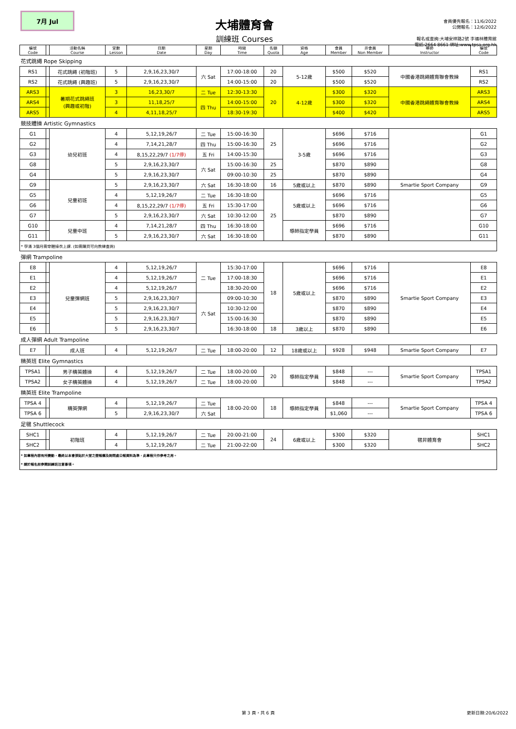7月 Jul
大埔體育會
訓練班 Courses
會員優先報名：11/6/2022
公開報名：12/6/2022
報名或查詢:大埔安祥路2號 李福林體育館
電話:2664 8661 網址:www.tpsa.org.hk
| 編號 Code | | 活動名稱 Course | 堂數 Lesson | 日期 Date | 星期 Day | 時間 Time | 名額 Quota | 資格 Age | 會員 Member | 非會員 Non Member | 導師 Instructor | 編號 Code |
| --- | --- | --- | --- | --- | --- | --- | --- | --- | --- | --- | --- | --- |
| 花式跳繩 Rope Skipping | | | | | | | | | | | | |
| RS1 | | 花式跳繩 (初階班) | 5 | 2,9,16,23,30/7 | 六 Sat | 17:00-18:00 | 20 | 5-12歲 | $500 | $520 | 中國香港跳繩體育聯會教練 | RS1 |
| RS2 | | 花式跳繩 (興趣班) | 5 | 2,9,16,23,30/7 | | 14:00-15:00 | 20 | | $500 | $520 | | RS2 |
| ARS3 | | 暑期花式跳繩班 (興趣或初階) | 3 | 16,23,30/7 | 二 Tue | 12:30-13:30 | 20 | 4-12歲 | $300 | $320 | 中國香港跳繩體育聯會教練 | ARS3 |
| ARS4 | | | 3 | 11,18,25/7 | 四 Thu | 14:00-15:00 | | | $300 | $320 | | ARS4 |
| ARS5 | | | 4 | 4,11,18,25/7 | | 18:30-19:30 | | | $400 | $420 | | ARS5 |
| 競技體操 Artistic Gymnastics | | | | | | | | | | | | |
| G1 | | 幼兒初班 | 4 | 5,12,19,26/7 | 二 Tue | 15:00-16:30 | 25 | 3-5歲 | $696 | $716 | | G1 |
| G2 | | | 4 | 7,14,21,28/7 | 四 Thu | 15:00-16:30 | | | $696 | $716 | | G2 |
| G3 | | | 4 | 8,15,22,29/7 (1/7停) | 五 Fri | 14:00-15:30 | | | $696 | $716 | | G3 |
| G8 | | | 5 | 2,9,16,23,30/7 | 六 Sat | 15:00-16:30 | 25 | | $870 | $890 | | G8 |
| G4 | | | 5 | 2,9,16,23,30/7 | | 09:00-10:30 | 25 | | $870 | $890 | | G4 |
| G9 | | 兒童初班 | 5 | 2,9,16,23,30/7 | 六 Sat | 16:30-18:00 | 16 | 5歲或以上 | $870 | $890 | Smartie Sport Company | G9 |
| G5 | | | 4 | 5,12,19,26/7 | 二 Tue | 16:30-18:00 | 25 | 5歲或以上 | $696 | $716 | | G5 |
| G6 | | | 4 | 8,15,22,29/7 (1/7停) | 五 Fri | 15:30-17:00 | | | $696 | $716 | | G6 |
| G7 | | | 5 | 2,9,16,23,30/7 | 六 Sat | 10:30-12:00 | | | $870 | $890 | | G7 |
| G10 | | 兒童中班 | 4 | 7,14,21,28/7 | 四 Thu | 16:30-18:00 | | 導師指定學員 | $696 | $716 | | G10 |
| G11 | | | 5 | 2,9,16,23,30/7 | 六 Sat | 16:30-18:00 | | | $870 | $890 | | G11 |
| * 學滿 3個月需穿體操衣上課. (如需購買可向教練查詢) | | | | | | | | | | | | |
| 彈網 Trampoline | | | | | | | | | | | | |
| E8 | | 兒童彈網班 | 4 | 5,12,19,26/7 | 二 Tue | 15:30-17:00 | 18 | 5歲或以上 | $696 | $716 | Smartie Sport Company | E8 |
| E1 | | | 4 | 5,12,19,26/7 | | 17:00-18:30 | | | $696 | $716 | | E1 |
| E2 | | | 4 | 5,12,19,26/7 | | 18:30-20:00 | | | $696 | $716 | | E2 |
| E3 | | | 5 | 2,9,16,23,30/7 | 六 Sat | 09:00-10:30 | | | $870 | $890 | | E3 |
| E4 | | | 5 | 2,9,16,23,30/7 | | 10:30-12:00 | | | $870 | $890 | | E4 |
| E5 | | | 5 | 2,9,16,23,30/7 | | 15:00-16:30 | | | $870 | $890 | | E5 |
| E6 | | | 5 | 2,9,16,23,30/7 | | 16:30-18:00 | 18 | 3歲以上 | $870 | $890 | | E6 |
| 成人彈網 Adult Trampoline | | | | | | | | | | | | |
| E7 | | 成人班 | 4 | 5,12,19,26/7 | 二 Tue | 18:00-20:00 | 12 | 18歲或以上 | $928 | $948 | Smartie Sport Company | E7 |
| 精英班 Elite Gymnastics | | | | | | | | | | | | |
| TPSA1 | | 男子精英體操 | 4 | 5,12,19,26/7 | 二 Tue | 18:00-20:00 | 20 | 導師指定學員 | $848 | --- | Smartie Sport Company | TPSA1 |
| TPSA2 | | 女子精英體操 | 4 | 5,12,19,26/7 | 二 Tue | 18:00-20:00 | | | $848 | --- | | TPSA2 |
| 精英班 Elite Trampoline | | | | | | | | | | | | |
| TPSA 4 | | 精英彈網 | 4 | 5,12,19,26/7 | 二 Tue | 18:00-20:00 | 18 | 導師指定學員 | $848 | --- | Smartie Sport Company | TPSA 4 |
| TPSA 6 | | | 5 | 2,9,16,23,30/7 | 六 Sat | | | | $1,060 | --- | | TPSA 6 |
| 足毽 Shuttlecock | | | | | | | | | | | | |
| SHC1 | | 初階班 | 4 | 5,12,19,26/7 | 二 Tue | 20:00-21:00 | 24 | 6歲或以上 | $300 | $320 | 毽昇體育會 | SHC1 |
| SHC2 | | | 4 | 5,12,19,26/7 | 二 Tue | 21:00-22:00 | | | $300 | $320 | | SHC2 |
| * 如章程內容有所變動，最終以本會張貼於大堂之壁報欄及詢問處公報資料為準，此章程只作參考之用。 * 請於報名前參閱訓練班注意事項。 | | | | | | | | | | | | |
第 3 頁，共 6 頁 更新日期:20/6/2022